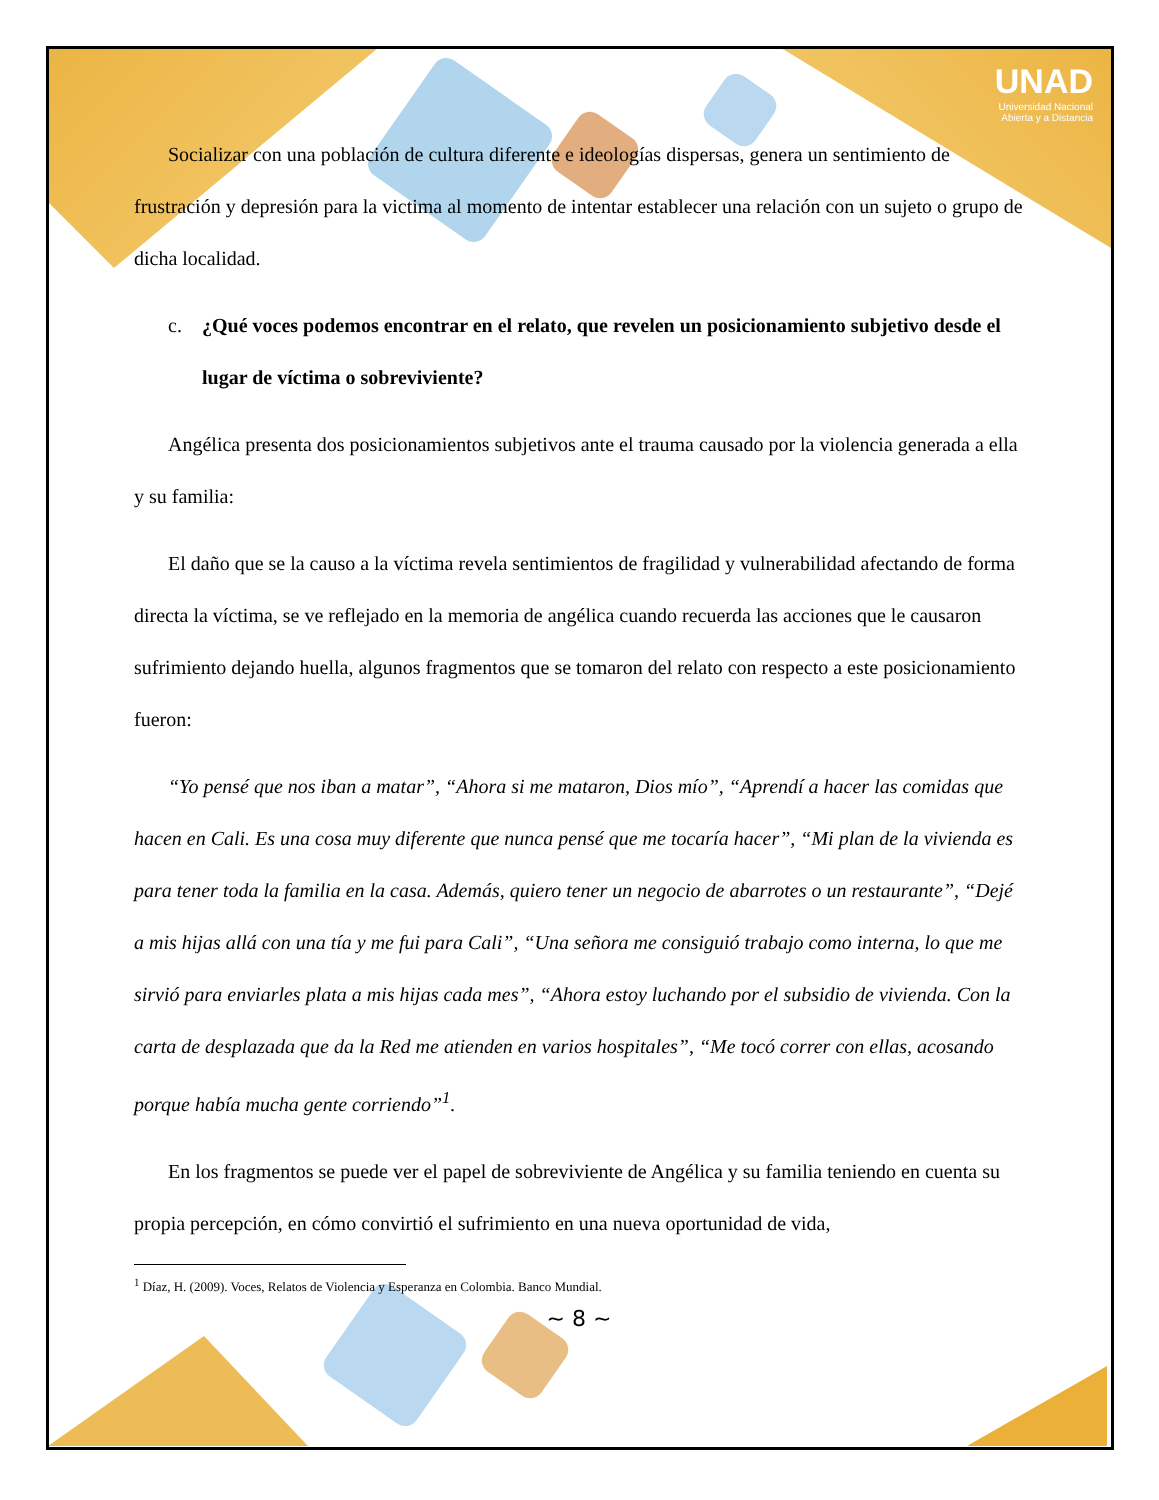UNAD
Universidad Nacional
Abierta y a Distancia
Socializar con una población de cultura diferente e ideologías dispersas, genera un sentimiento de frustración y depresión para la victima al momento de intentar establecer una relación con un sujeto o grupo de dicha localidad.
c. ¿Qué voces podemos encontrar en el relato, que revelen un posicionamiento subjetivo desde el lugar de víctima o sobreviviente?
Angélica presenta dos posicionamientos subjetivos ante el trauma causado por la violencia generada a ella y su familia:
El daño que se la causo a la víctima revela sentimientos de fragilidad y vulnerabilidad afectando de forma directa la víctima, se ve reflejado en la memoria de angélica cuando recuerda las acciones que le causaron sufrimiento dejando huella, algunos fragmentos que se tomaron del relato con respecto a este posicionamiento fueron:
“Yo pensé que nos iban a matar”, “Ahora si me mataron, Dios mío”, “Aprendí a hacer las comidas que hacen en Cali. Es una cosa muy diferente que nunca pensé que me tocaría hacer”, “Mi plan de la vivienda es para tener toda la familia en la casa. Además, quiero tener un negocio de abarrotes o un restaurante”, “Dejé a mis hijas allá con una tía y me fui para Cali”, “Una señora me consiguió trabajo como interna, lo que me sirvió para enviarles plata a mis hijas cada mes”, “Ahora estoy luchando por el subsidio de vivienda. Con la carta de desplazada que da la Red me atienden en varios hospitales”, “Me tocó correr con ellas, acosando porque había mucha gente corriendo”<sup>1</sup>.
En los fragmentos se puede ver el papel de sobreviviente de Angélica y su familia teniendo en cuenta su propia percepción, en cómo convirtió el sufrimiento en una nueva oportunidad de vida,
<sup>1</sup> Díaz, H. (2009). Voces, Relatos de Violencia y Esperanza en Colombia. Banco Mundial.
~ 8 ~